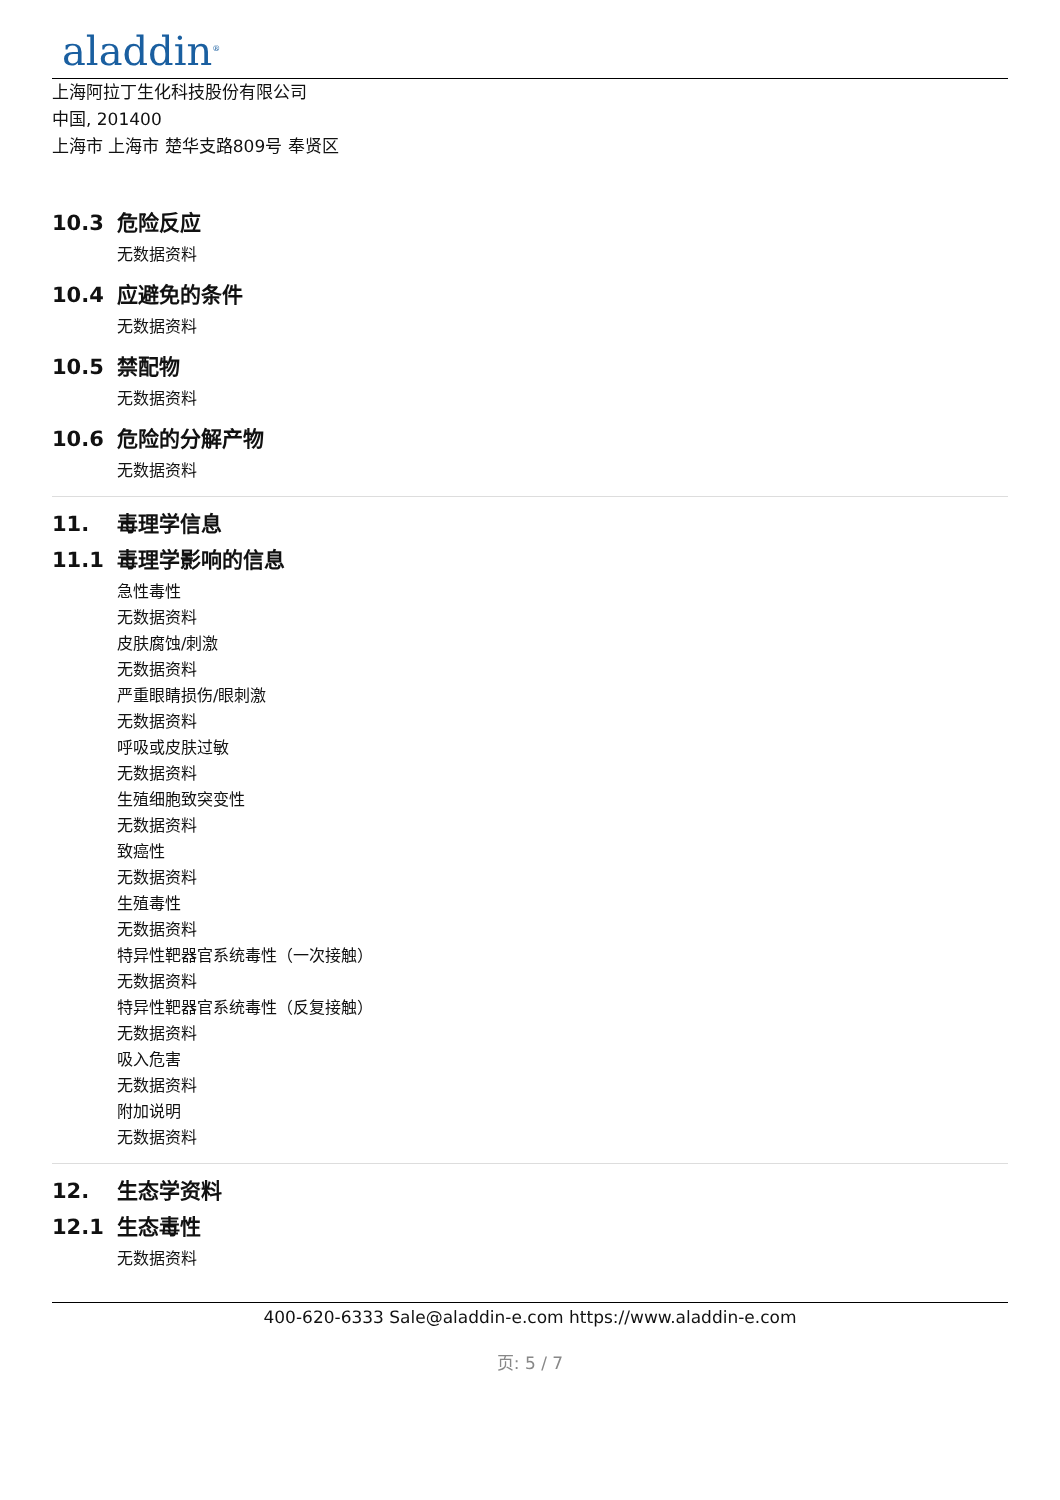aladdin<sup>®</sup>
上海阿拉丁生化科技股份有限公司
中国, 201400
上海市 上海市 楚华支路809号 奉贤区
10.3 危险反应
无数据资料
10.4 应避免的条件
无数据资料
10.5 禁配物
无数据资料
10.6 危险的分解产物
无数据资料
11. 毒理学信息
11.1 毒理学影响的信息
急性毒性
无数据资料
皮肤腐蚀/刺激
无数据资料
严重眼睛损伤/眼刺激
无数据资料
呼吸或皮肤过敏
无数据资料
生殖细胞致突变性
无数据资料
致癌性
无数据资料
生殖毒性
无数据资料
特异性靶器官系统毒性（一次接触）
无数据资料
特异性靶器官系统毒性（反复接触）
无数据资料
吸入危害
无数据资料
附加说明
无数据资料
12. 生态学资料
12.1 生态毒性
无数据资料
400-620-6333 Sale@aladdin-e.com https://www.aladdin-e.com
页: 5 / 7